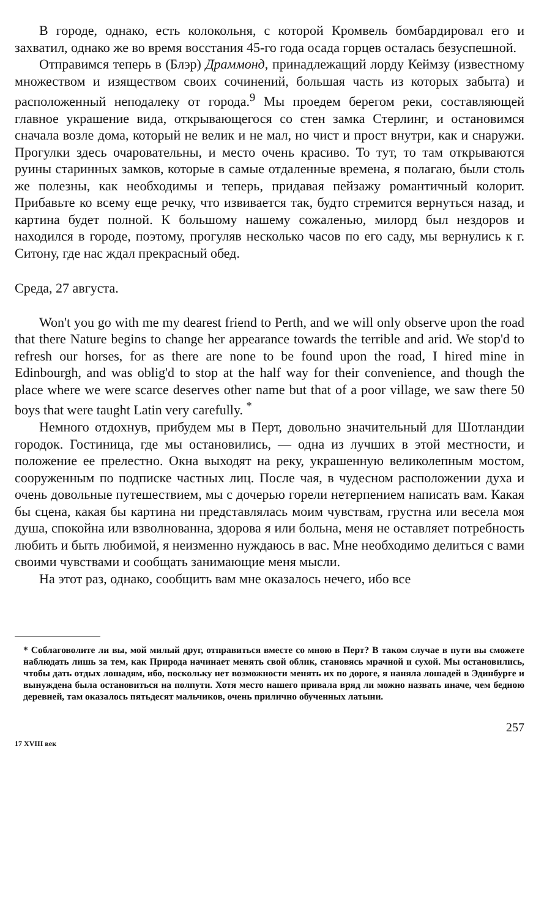В городе, однако, есть колокольня, с которой Кромвель бомбардировал его и захватил, однако же во время восстания 45-го года осада горцев осталась безуспешной.
Отправимся теперь в (Блэр) Драммонд, принадлежащий лорду Кеймзу (известному множеством и изяществом своих сочинений, большая часть из которых забыта) и расположенный неподалеку от города.<sup>9</sup> Мы проедем берегом реки, составляющей главное украшение вида, открывающегося со стен замка Стерлинг, и остановимся сначала возле дома, который не велик и не мал, но чист и прост внутри, как и снаружи. Прогулки здесь очаровательны, и место очень красиво. То тут, то там открываются руины старинных замков, которые в самые отдаленные времена, я полагаю, были столь же полезны, как необходимы и теперь, придавая пейзажу романтичный колорит. Прибавьте ко всему еще речку, что извивается так, будто стремится вернуться назад, и картина будет полной. К большому нашему сожаленью, милорд был нездоров и находился в городе, поэтому, прогуляв несколько часов по его саду, мы вернулись к г. Ситону, где нас ждал прекрасный обед.
Среда, 27 августа.
Won't you go with me my dearest friend to Perth, and we will only observe upon the road that there Nature begins to change her appearance towards the terrible and arid. We stop'd to refresh our horses, for as there are none to be found upon the road, I hired mine in Edinbourgh, and was oblig'd to stop at the half way for their convenience, and though the place where we were scarce deserves other name but that of a poor village, we saw there 50 boys that were taught Latin very carefully. <sup>*</sup>
Немного отдохнув, прибудем мы в Перт, довольно значительный для Шотландии городок. Гостиница, где мы остановились, — одна из лучших в этой местности, и положение ее прелестно. Окна выходят на реку, украшенную великолепным мостом, сооруженным по подписке частных лиц. После чая, в чудесном расположении духа и очень довольные путешествием, мы с дочерью горели нетерпением написать вам. Какая бы сцена, какая бы картина ни представлялась моим чувствам, грустна или весела моя душа, спокойна или взволнованна, здорова я или больна, меня не оставляет потребность любить и быть любимой, я неизменно нуждаюсь в вас. Мне необходимо делиться с вами своими чувствами и сообщать занимающие меня мысли.
На этот раз, однако, сообщить вам мне оказалось нечего, ибо все
* Соблаговолите ли вы, мой милый друг, отправиться вместе со мною в Перт? В таком случае в пути вы сможете наблюдать лишь за тем, как Природа начинает менять свой облик, становясь мрачной и сухой. Мы остановились, чтобы дать отдых лошадям, ибо, поскольку нет возможности менять их по дороге, я наняла лошадей в Эдинбурге и вынуждена была остановиться на полпути. Хотя место нашего привала вряд ли можно назвать иначе, чем бедною деревней, там оказалось пятьдесят мальчиков, очень прилично обученных латыни.
257
17 XVIII век